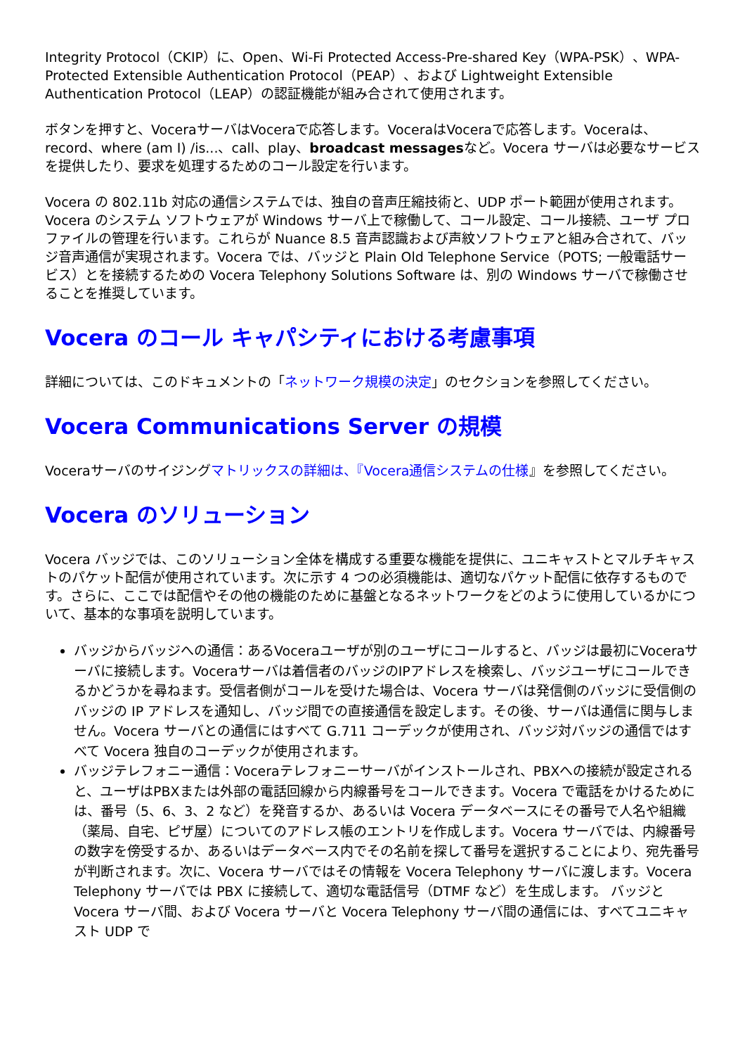Integrity Protocol（CKIP）に、Open、Wi-Fi Protected Access-Pre-shared Key（WPA-PSK）、WPA-Protected Extensible Authentication Protocol（PEAP）、および Lightweight Extensible Authentication Protocol（LEAP）の認証機能が組み合されて使用されます。
ボタンを押すと、VoceraサーバはVoceraで応答します。VoceraはVoceraで応答します。Voceraは、record、where (am I) /is...、call、play、broadcast messagesなど。Vocera サーバは必要なサービスを提供したり、要求を処理するためのコール設定を行います。
Vocera の 802.11b 対応の通信システムでは、独自の音声圧縮技術と、UDP ポート範囲が使用されます。Vocera のシステム ソフトウェアが Windows サーバ上で稼働して、コール設定、コール接続、ユーザ プロファイルの管理を行います。これらが Nuance 8.5 音声認識および声紋ソフトウェアと組み合されて、バッジ音声通信が実現されます。Vocera では、バッジと Plain Old Telephone Service（POTS; 一般電話サービス）とを接続するための Vocera Telephony Solutions Software は、別の Windows サーバで稼働させることを推奨しています。
Vocera のコール キャパシティにおける考慮事項
詳細については、このドキュメントの「ネットワーク規模の決定」のセクションを参照してください。
Vocera Communications Server の規模
Voceraサーバのサイジングマトリックスの詳細は、『Vocera通信システムの仕様』を参照してください。
Vocera のソリューション
Vocera バッジでは、このソリューション全体を構成する重要な機能を提供に、ユニキャストとマルチキャストのパケット配信が使用されています。次に示す 4 つの必須機能は、適切なパケット配信に依存するものです。さらに、ここでは配信やその他の機能のために基盤となるネットワークをどのように使用しているかについて、基本的な事項を説明しています。
バッジからバッジへの通信：あるVoceraユーザが別のユーザにコールすると、バッジは最初にVoceraサーバに接続します。Voceraサーバは着信者のバッジのIPアドレスを検索し、バッジユーザにコールできるかどうかを尋ねます。受信者側がコールを受けた場合は、Vocera サーバは発信側のバッジに受信側のバッジの IP アドレスを通知し、バッジ間での直接通信を設定します。その後、サーバは通信に関与しません。Vocera サーバとの通信にはすべて G.711 コーデックが使用され、バッジ対バッジの通信ではすべて Vocera 独自のコーデックが使用されます。
バッジテレフォニー通信：Voceraテレフォニーサーバがインストールされ、PBXへの接続が設定されると、ユーザはPBXまたは外部の電話回線から内線番号をコールできます。Vocera で電話をかけるためには、番号（5、6、3、2 など）を発音するか、あるいは Vocera データベースにその番号で人名や組織（薬局、自宅、ピザ屋）についてのアドレス帳のエントリを作成します。Vocera サーバでは、内線番号の数字を傍受するか、あるいはデータベース内でその名前を探して番号を選択することにより、宛先番号が判断されます。次に、Vocera サーバではその情報を Vocera Telephony サーバに渡します。Vocera Telephony サーバでは PBX に接続して、適切な電話信号（DTMF など）を生成します。 バッジと Vocera サーバ間、および Vocera サーバと Vocera Telephony サーバ間の通信には、すべてユニキャスト UDP で